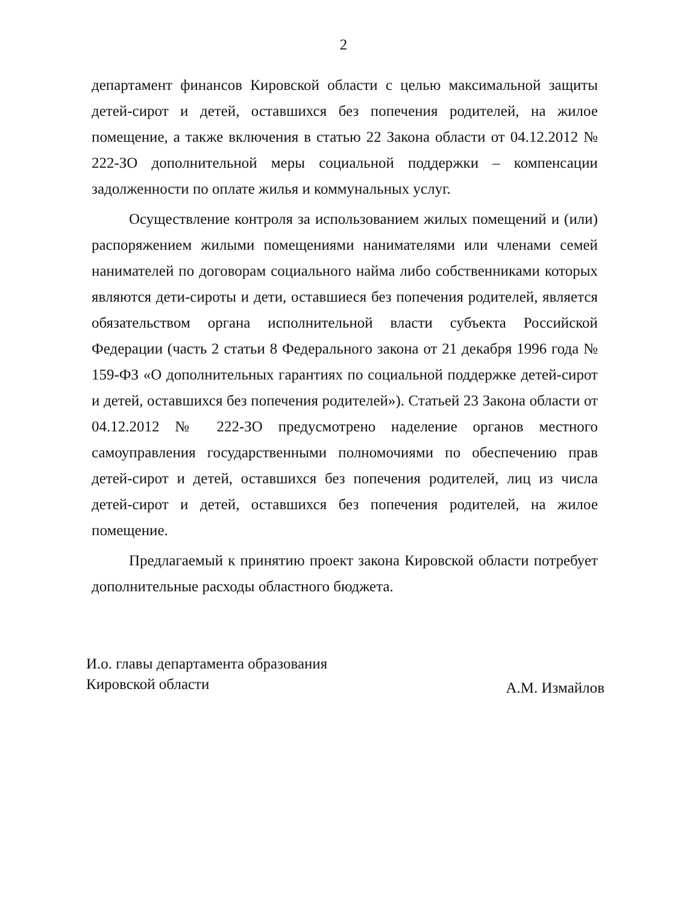2
департамент финансов Кировской области с целью максимальной защиты детей-сирот и детей, оставшихся без попечения родителей, на жилое помещение, а также включения в статью 22 Закона области от 04.12.2012 № 222-ЗО дополнительной меры социальной поддержки – компенсации задолженности по оплате жилья и коммунальных услуг.
Осуществление контроля за использованием жилых помещений и (или) распоряжением жилыми помещениями нанимателями или членами семей нанимателей по договорам социального найма либо собственниками которых являются дети-сироты и дети, оставшиеся без попечения родителей, является обязательством органа исполнительной власти субъекта Российской Федерации (часть 2 статьи 8 Федерального закона от 21 декабря 1996 года № 159-ФЗ «О дополнительных гарантиях по социальной поддержке детей-сирот и детей, оставшихся без попечения родителей»). Статьей 23 Закона области от 04.12.2012 № 222-ЗО предусмотрено наделение органов местного самоуправления государственными полномочиями по обеспечению прав детей-сирот и детей, оставшихся без попечения родителей, лиц из числа детей-сирот и детей, оставшихся без попечения родителей, на жилое помещение.
Предлагаемый к принятию проект закона Кировской области потребует дополнительные расходы областного бюджета.
И.о. главы департамента образования
Кировской области
А.М. Измайлов